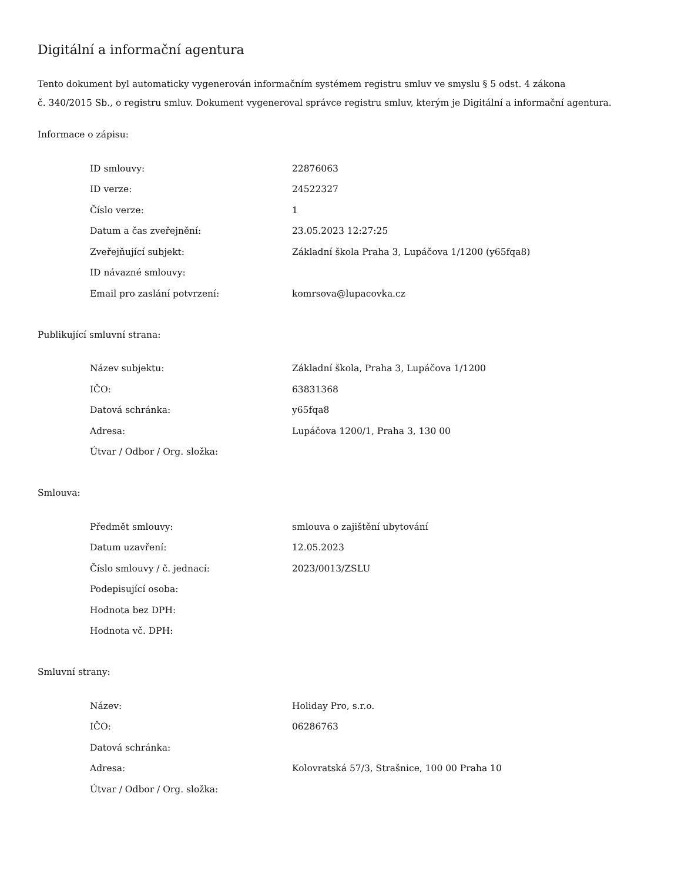Digitální a informační agentura
Tento dokument byl automaticky vygenerován informačním systémem registru smluv ve smyslu § 5 odst. 4 zákona
č. 340/2015 Sb., o registru smluv. Dokument vygeneroval správce registru smluv, kterým je Digitální a informační agentura.
Informace o zápisu:
| ID smlouvy: | 22876063 |
| ID verze: | 24522327 |
| Číslo verze: | 1 |
| Datum a čas zveřejnění: | 23.05.2023 12:27:25 |
| Zveřejňující subjekt: | Základní škola Praha 3, Lupáčova 1/1200 (y65fqa8) |
| ID návazné smlouvy: | |
| Email pro zaslání potvrzení: | komrsova@lupacovka.cz |
Publikující smluvní strana:
| Název subjektu: | Základní škola, Praha 3, Lupáčova 1/1200 |
| IČO: | 63831368 |
| Datová schránka: | y65fqa8 |
| Adresa: | Lupáčova 1200/1, Praha 3, 130 00 |
| Útvar / Odbor / Org. složka: | |
Smlouva:
| Předmět smlouvy: | smlouva o zajištění ubytování |
| Datum uzavření: | 12.05.2023 |
| Číslo smlouvy / č. jednací: | 2023/0013/ZSLU |
| Podepisující osoba: | |
| Hodnota bez DPH: | |
| Hodnota vč. DPH: | |
Smluvní strany:
| Název: | Holiday Pro, s.r.o. |
| IČO: | 06286763 |
| Datová schránka: | |
| Adresa: | Kolovratská 57/3, Strašnice, 100 00 Praha 10 |
| Útvar / Odbor / Org. složka: | |